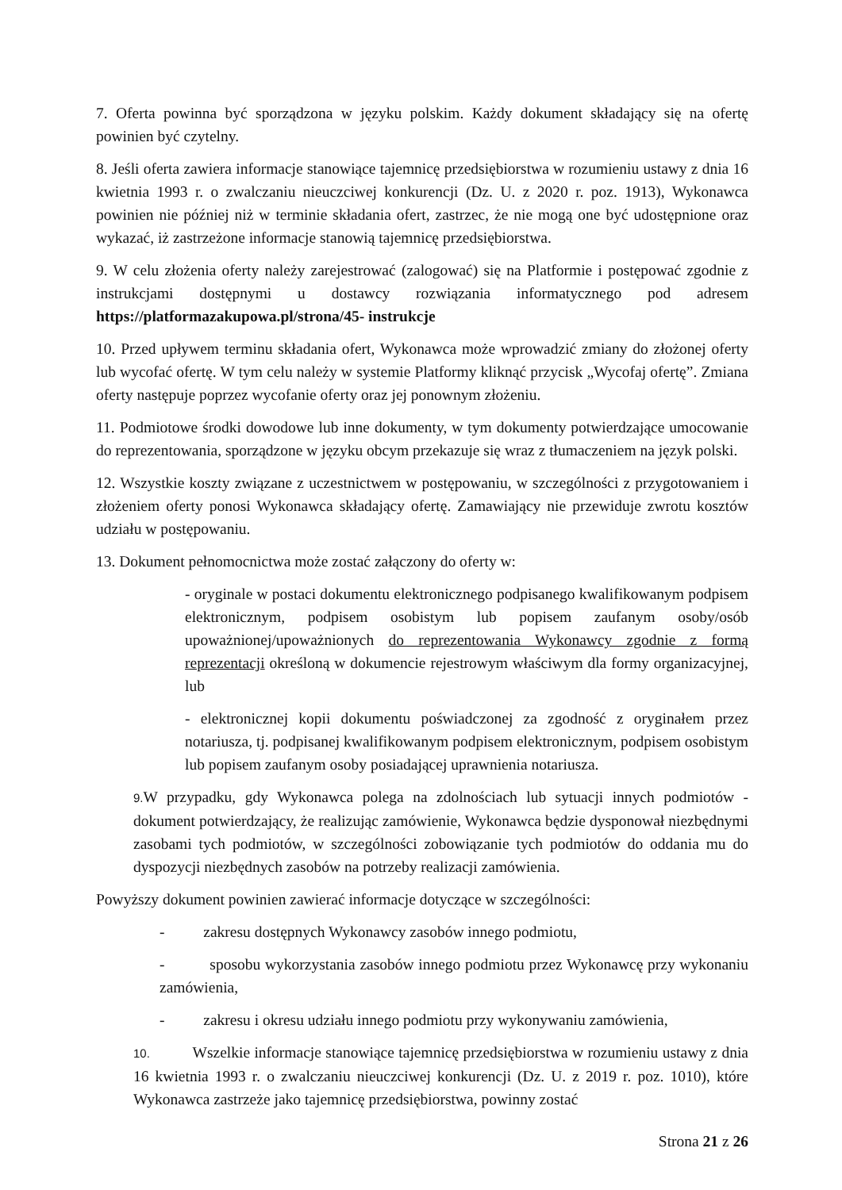7. Oferta powinna być sporządzona w języku polskim. Każdy dokument składający się na ofertę powinien być czytelny.
8. Jeśli oferta zawiera informacje stanowiące tajemnicę przedsiębiorstwa w rozumieniu ustawy z dnia 16 kwietnia 1993 r. o zwalczaniu nieuczciwej konkurencji (Dz. U. z 2020 r. poz. 1913), Wykonawca powinien nie później niż w terminie składania ofert, zastrzec, że nie mogą one być udostępnione oraz wykazać, iż zastrzeżone informacje stanowią tajemnicę przedsiębiorstwa.
9. W celu złożenia oferty należy zarejestrować (zalogować) się na Platformie i postępować zgodnie z instrukcjami dostępnymi u dostawcy rozwiązania informatycznego pod adresem https://platformazakupowa.pl/strona/45- instrukcje
10. Przed upływem terminu składania ofert, Wykonawca może wprowadzić zmiany do złożonej oferty lub wycofać ofertę. W tym celu należy w systemie Platformy kliknąć przycisk „Wycofaj ofertę”. Zmiana oferty następuje poprzez wycofanie oferty oraz jej ponownym złożeniu.
11. Podmiotowe środki dowodowe lub inne dokumenty, w tym dokumenty potwierdzające umocowanie do reprezentowania, sporządzone w języku obcym przekazuje się wraz z tłumaczeniem na język polski.
12. Wszystkie koszty związane z uczestnictwem w postępowaniu, w szczególności z przygotowaniem i złożeniem oferty ponosi Wykonawca składający ofertę. Zamawiający nie przewiduje zwrotu kosztów udziału w postępowaniu.
13. Dokument pełnomocnictwa może zostać załączony do oferty w:
- oryginale w postaci dokumentu elektronicznego podpisanego kwalifikowanym podpisem elektronicznym, podpisem osobistym lub popisem zaufanym osoby/osób upoważnionej/upoważnionych do reprezentowania Wykonawcy zgodnie z formą reprezentacji określoną w dokumencie rejestrowym właściwym dla formy organizacyjnej, lub
- elektronicznej kopii dokumentu poświadczonej za zgodność z oryginałem przez notariusza, tj. podpisanej kwalifikowanym podpisem elektronicznym, podpisem osobistym lub popisem zaufanym osoby posiadającej uprawnienia notariusza.
9. W przypadku, gdy Wykonawca polega na zdolnościach lub sytuacji innych podmiotów - dokument potwierdzający, że realizując zamówienie, Wykonawca będzie dysponował niezbędnymi zasobami tych podmiotów, w szczególności zobowiązanie tych podmiotów do oddania mu do dyspozycji niezbędnych zasobów na potrzeby realizacji zamówienia.
Powyższy dokument powinien zawierać informacje dotyczące w szczególności:
- zakresu dostępnych Wykonawcy zasobów innego podmiotu,
- sposobu wykorzystania zasobów innego podmiotu przez Wykonawcę przy wykonaniu zamówienia,
- zakresu i okresu udziału innego podmiotu przy wykonywaniu zamówienia,
10. Wszelkie informacje stanowiące tajemnicę przedsiębiorstwa w rozumieniu ustawy z dnia 16 kwietnia 1993 r. o zwalczaniu nieuczciwej konkurencji (Dz. U. z 2019 r. poz. 1010), które Wykonawca zastrzeże jako tajemnicę przedsiębiorstwa, powinny zostać
Strona 21 z 26